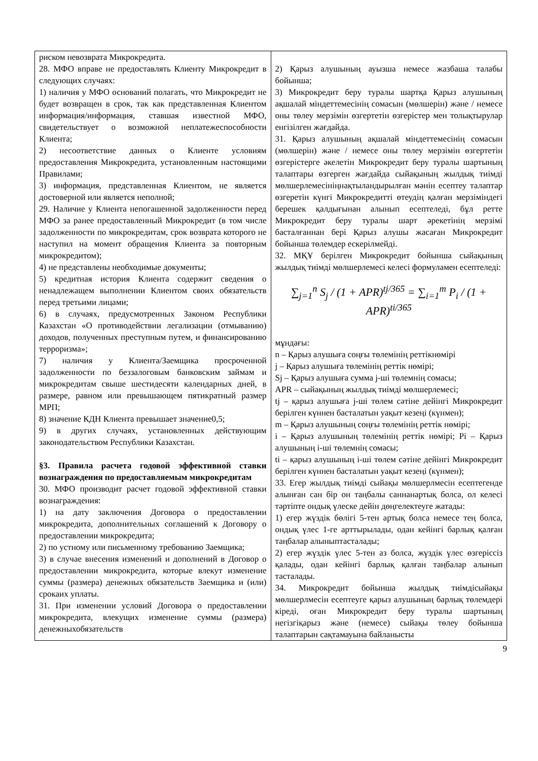| риском невозврата Микрокредита. 28. МФО вправе не предоставлять Клиенту Микрокредит в следующих случаях: 1) наличия у МФО оснований полагать, что Микрокредит не будет возвращен в срок, так как представленная Клиентом информация/информация, ставшая известной МФО, свидетельствует о возможной неплатежеспособности Клиента; 2) несоответствие данных о Клиенте условиям предоставления Микрокредита, установленным настоящими Правилами; 3) информация, представленная Клиентом, не является достоверной или является неполной; 29. Наличие у Клиента непогашенной задолженности перед МФО за ранее предоставленный Микрокредит (в том числе задолженности по микрокредитам, срок возврата которого не наступил на момент обращения Клиента за повторным микрокредитом); 4) не представлены необходимые документы; 5) кредитная история Клиента содержит сведения о ненадлежащем выполнении Клиентом своих обязательств перед третьими лицами; 6) в случаях, предусмотренных Законом Республики Казахстан «О противодействии легализации (отмыванию) доходов, полученных преступным путем, и финансированию терроризма»; 7) наличия у Клиента/Заемщика просроченной задолженности по беззалоговым банковским займам и микрокредитам свыше шестидесяти календарных дней, в размере, равном или превышающем пятикратный размер МРП; 8) значение КДН Клиента превышает значение0,5; 9) в других случаях, установленных действующим законодательством Республики Казахстан. §3. Правила расчета годовой эффективной ставки вознаграждения по предоставляемым микрокредитам 30. МФО производит расчет годовой эффективной ставки вознаграждения: 1) на дату заключения Договора о предоставлении микрокредита, дополнительных соглашений к Договору о предоставлении микрокредита; 2) по устному или письменному требованию Заемщика; 3) в случае внесения изменений и дополнений в Договор о предоставлении микрокредита, которые влекут изменение суммы (размера) денежных обязательств Заемщика и (или) срокаих уплаты. 31. При изменении условий Договора о предоставлении микрокредита, влекущих изменение суммы (размера) денежныхобязательств | 2) Қарыз алушының ауызша немесе жазбаша талабы бойынша; 3) Микрокредит беру туралы шартқа Қарыз алушының ақшалай міндеттемесінің сомасын (мөлшерін) және / немесе оны төлеу мерзімін өзгертетін өзгерістер мен толықтырулар енгізілген жағдайда. 31. Қарыз алушының ақшалай міндеттемесінің сомасын (мөлшерін) және / немесе оны төлеу мерзімін өзгертетін өзгерістерге әкелетін Микрокредит беру туралы шартының талаптары өзгерген жағдайда сыйақының жылдық тиімді мөлшерлемесініңнақтыландырылған мәнін есептеу талаптар өзгеретін күнгі Микрокредитті өтеудің қалған мерзіміндегі берешек қалдығынан алынып есептеледі, бұл ретте Микрокредит беру туралы шарт әрекетінің мерзімі басталғаннан бері Қарыз алушы жасаған Микрокредит бойынша төлемдер ескерілмейді. 32. МҚҰ берілген Микрокредит бойынша сыйақының жылдық тиімді мөлшерлемесі келесі формуламен есептеледі: ∑<sub>j=1</sub><sup>n</sup> S<sub>j</sub> / (1 + APR)<sup>tj/365</sup> = ∑<sub>i=1</sub><sup>m</sup> P<sub>i</sub> / (1 + APR)<sup>ti/365</sup> мұндағы: n – Қарыз алушыға соңғы төлемінің реттікнөмірі j – Қарыз алушыға төлемінің реттік нөмірі; Sj – Қарыз алушыға сумма j-ші төлемнің сомасы; APR – сыйақының жылдық тиімді мөлшерлемесі; tj – қарыз алушыға j-ші төлем сәтіне дейінгі Микрокредит берілген күннен басталатын уақыт кезеңі (күнмен); m – Қарыз алушының соңғы төлемінің реттік нөмірі; i – Қарыз алушының төлемінің реттік нөмірі; Pi – Қарыз алушының і-ші төлемнің сомасы; ti – қарыз алушының і-ші төлем сәтіне дейінгі Микрокредит берілген күннен басталатын уақыт кезеңі (күнмен); 33. Егер жылдық тиімді сыйақы мөлшерлмесін есептегенде алынған сан бір он таңбалы саннанартық болса, ол келесі тәртіпте ондық үлеске дейін дөңгелектеуге жатады: 1) егер жүздік бөлігі 5-тен артық болса немесе тең болса, ондық үлес 1-ге арттырылады, одан кейінгі барлық қалған таңбалар алыныптасталады; 2) егер жүздік үлес 5-тен аз болса, жүздік үлес өзгеріссіз қалады, одан кейінгі барлық қалған таңбалар алынып тасталады. 34. Микрокредит бойынша жылдық тиімдісыйақы мөлшерлмесін есептеуге қарыз алушының барлық төлемдері кіреді, оған Микрокредит беру туралы шартының негізгіқарыз және (немесе) сыйақы төлеу бойынша талаптарын сақтамауына байланысты |
9